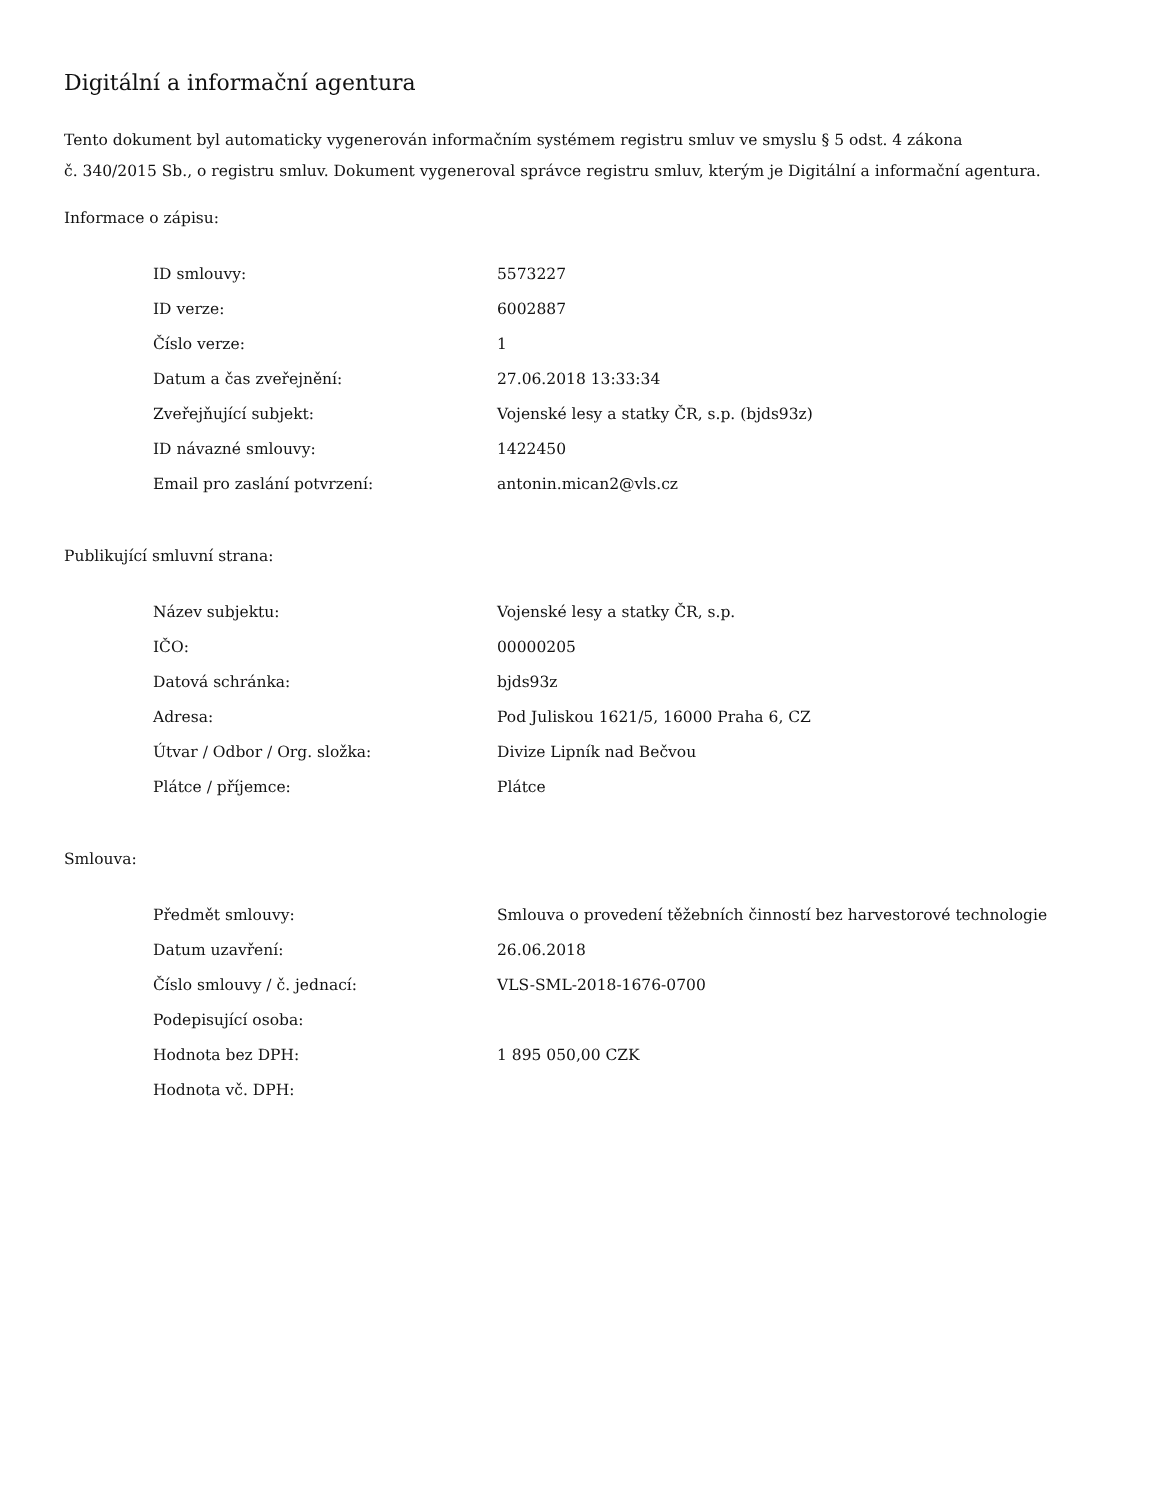Digitální a informační agentura
Tento dokument byl automaticky vygenerován informačním systémem registru smluv ve smyslu § 5 odst. 4 zákona
č. 340/2015 Sb., o registru smluv. Dokument vygeneroval správce registru smluv, kterým je Digitální a informační agentura.
Informace o zápisu:
| ID smlouvy: | 5573227 |
| ID verze: | 6002887 |
| Číslo verze: | 1 |
| Datum a čas zveřejnění: | 27.06.2018 13:33:34 |
| Zveřejňující subjekt: | Vojenské lesy a statky ČR, s.p. (bjds93z) |
| ID návazné smlouvy: | 1422450 |
| Email pro zaslání potvrzení: | antonin.mican2@vls.cz |
Publikující smluvní strana:
| Název subjektu: | Vojenské lesy a statky ČR, s.p. |
| IČO: | 00000205 |
| Datová schránka: | bjds93z |
| Adresa: | Pod Juliskou 1621/5, 16000 Praha 6, CZ |
| Útvar / Odbor / Org. složka: | Divize Lipník nad Bečvou |
| Plátce / příjemce: | Plátce |
Smlouva:
| Předmět smlouvy: | Smlouva o provedení těžebních činností bez harvestorové technologie |
| Datum uzavření: | 26.06.2018 |
| Číslo smlouvy / č. jednací: | VLS-SML-2018-1676-0700 |
| Podepisující osoba: | |
| Hodnota bez DPH: | 1 895 050,00 CZK |
| Hodnota vč. DPH: | |